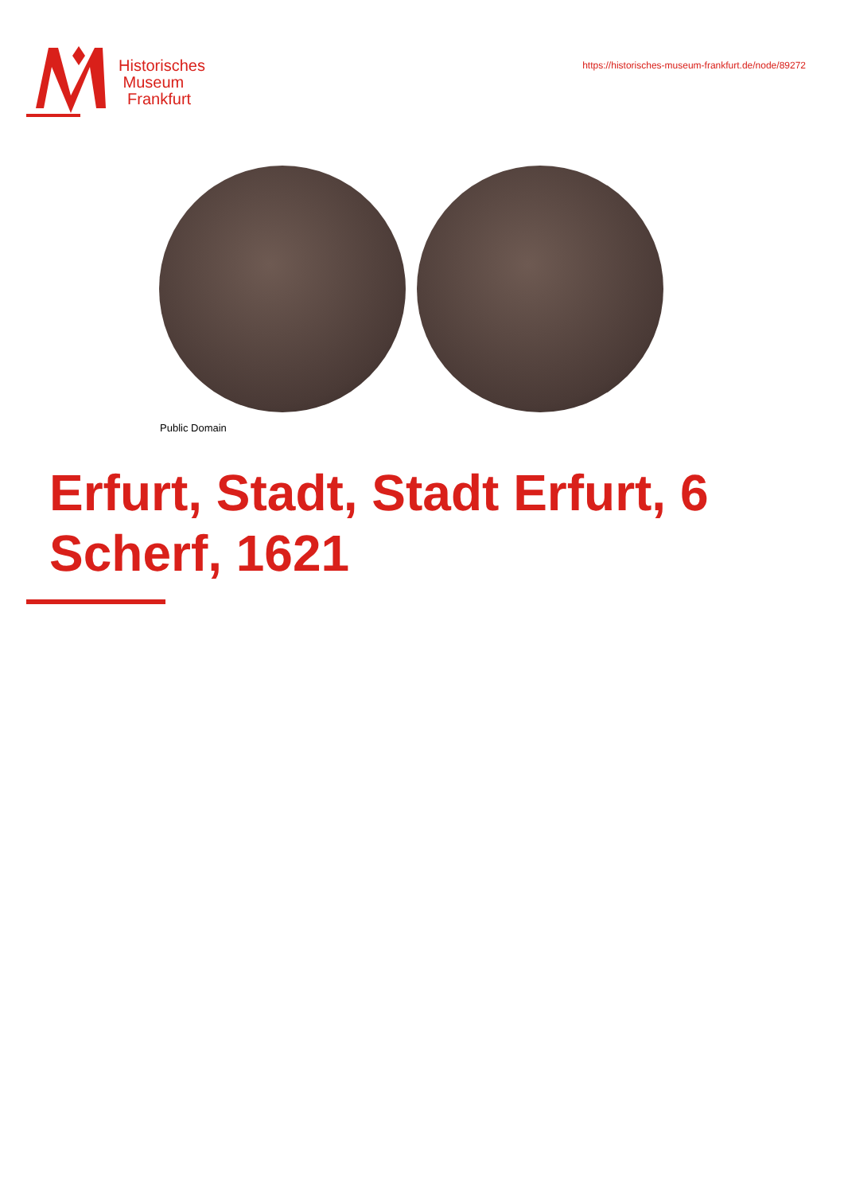Historisches
Museum
Frankfurt
https://historisches-museum-frankfurt.de/node/89272
Public Domain
Erfurt, Stadt, Stadt Erfurt, 6
Scherf, 1621